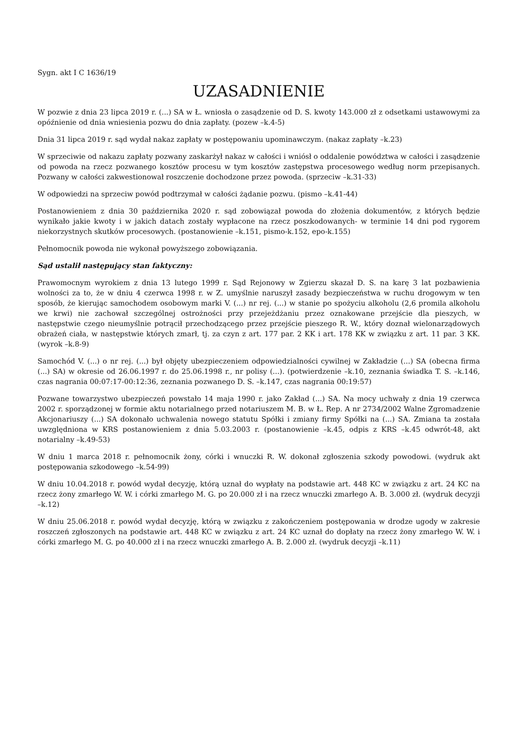Sygn. akt I C 1636/19
UZASADNIENIE
W pozwie z dnia 23 lipca 2019 r. (...) SA w Ł. wniosła o zasądzenie od D. S. kwoty 143.000 zł z odsetkami ustawowymi za opóźnienie od dnia wniesienia pozwu do dnia zapłaty. (pozew –k.4-5)
Dnia 31 lipca 2019 r. sąd wydał nakaz zapłaty w postępowaniu upominawczym. (nakaz zapłaty –k.23)
W sprzeciwie od nakazu zapłaty pozwany zaskarżył nakaz w całości i wniósł o oddalenie powództwa w całości i zasądzenie od powoda na rzecz pozwanego kosztów procesu w tym kosztów zastępstwa procesowego według norm przepisanych. Pozwany w całości zakwestionował roszczenie dochodzone przez powoda. (sprzeciw –k.31-33)
W odpowiedzi na sprzeciw powód podtrzymał w całości żądanie pozwu. (pismo –k.41-44)
Postanowieniem z dnia 30 października 2020 r. sąd zobowiązał powoda do złożenia dokumentów, z których będzie wynikało jakie kwoty i w jakich datach zostały wypłacone na rzecz poszkodowanych- w terminie 14 dni pod rygorem niekorzystnych skutków procesowych. (postanowienie –k.151, pismo-k.152, epo-k.155)
Pełnomocnik powoda nie wykonał powyższego zobowiązania.
Sąd ustalił następujący stan faktyczny:
Prawomocnym wyrokiem z dnia 13 lutego 1999 r. Sąd Rejonowy w Zgierzu skazał D. S. na karę 3 lat pozbawienia wolności za to, że w dniu 4 czerwca 1998 r. w Z. umyślnie naruszył zasady bezpieczeństwa w ruchu drogowym w ten sposób, że kierując samochodem osobowym marki V. (...) nr rej. (...) w stanie po spożyciu alkoholu (2,6 promila alkoholu we krwi) nie zachował szczególnej ostrożności przy przejeżdżaniu przez oznakowane przejście dla pieszych, w następstwie czego nieumyślnie potrącił przechodzącego przez przejście pieszego R. W., który doznał wielonarządowych obrażeń ciała, w następstwie których zmarł, tj. za czyn z art. 177 par. 2 KK i art. 178 KK w związku z art. 11 par. 3 KK. (wyrok –k.8-9)
Samochód V. (...) o nr rej. (...) był objęty ubezpieczeniem odpowiedzialności cywilnej w Zakładzie (...) SA (obecna firma (...) SA) w okresie od 26.06.1997 r. do 25.06.1998 r., nr polisy (...). (potwierdzenie –k.10, zeznania świadka T. S. –k.146, czas nagrania 00:07:17-00:12:36, zeznania pozwanego D. S. –k.147, czas nagrania 00:19:57)
Pozwane towarzystwo ubezpieczeń powstało 14 maja 1990 r. jako Zakład (...) SA. Na mocy uchwały z dnia 19 czerwca 2002 r. sporządzonej w formie aktu notarialnego przed notariuszem M. B. w Ł. Rep. A nr 2734/2002 Walne Zgromadzenie Akcjonariuszy (...) SA dokonało uchwalenia nowego statutu Spółki i zmiany firmy Spółki na (...) SA. Zmiana ta została uwzględniona w KRS postanowieniem z dnia 5.03.2003 r. (postanowienie –k.45, odpis z KRS –k.45 odwrót-48, akt notarialny –k.49-53)
W dniu 1 marca 2018 r. pełnomocnik żony, córki i wnuczki R. W. dokonał zgłoszenia szkody powodowi. (wydruk akt postępowania szkodowego –k.54-99)
W dniu 10.04.2018 r. powód wydał decyzję, którą uznał do wypłaty na podstawie art. 448 KC w związku z art. 24 KC na rzecz żony zmarłego W. W. i córki zmarłego M. G. po 20.000 zł i na rzecz wnuczki zmarłego A. B. 3.000 zł. (wydruk decyzji –k.12)
W dniu 25.06.2018 r. powód wydał decyzję, którą w związku z zakończeniem postępowania w drodze ugody w zakresie roszczeń zgłoszonych na podstawie art. 448 KC w związku z art. 24 KC uznał do dopłaty na rzecz żony zmarłego W. W. i córki zmarłego M. G. po 40.000 zł i na rzecz wnuczki zmarłego A. B. 2.000 zł. (wydruk decyzji –k.11)